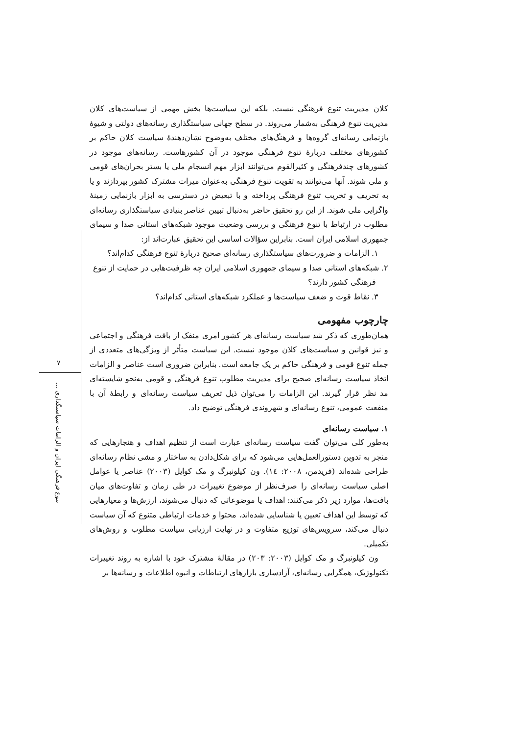کلان مدیریت تنوع فرهنگی نیست. بلکه این سیاست‌ها بخش مهمی از سیاست‌های کلان مدیریت تنوع فرهنگی به‌شمار می‌روند. در سطح جهانی سیاستگذاری رسانه‌های دولتی و شیوۀ بازنمایی رسانه‌ای گروه‌ها و فرهنگ‌های مختلف به‌وضوح نشان‌دهندۀ سیاست کلان حاکم بر کشورهای مختلف دربارۀ تنوع فرهنگی موجود در آن کشورهاست. رسانه‌های موجود در کشورهای چندفرهنگی و کثیرالقوم می‌توانند ابزار مهم انسجام ملی یا بستر بحران‌های قومی و ملی شوند. آنها می‌توانند به تقویت تنوع فرهنگی به‌عنوان میراث مشترک کشور بپردازند و یا به تحریف و تخریب تنوع فرهنگی پرداخته و با تبعیض در دسترسی به ابزار بازنمایی زمینۀ واگرایی ملی شوند. از این رو تحقیق حاضر به‌دنبال تبیین عناصر بنیادی سیاستگذاری رسانه‌ای مطلوب در ارتباط با تنوع فرهنگی و بررسی وضعیت موجود شبکه‌های استانی صدا و سیمای جمهوری اسلامی ایران است. بنابراین سؤالات اساسی این تحقیق عبارت‌اند از:
۱. الزامات و ضرورت‌های سیاستگذاری رسانه‌ای صحیح دربارۀ تنوع فرهنگی کدام‌اند؟
۲. شبکه‌های استانی صدا و سیمای جمهوری اسلامی ایران چه ظرفیت‌هایی در حمایت از تنوع
فرهنگی کشور دارند؟
۳. نقاط قوت و ضعف سیاست‌ها و عملکرد شبکه‌های استانی کدام‌اند؟
چارچوب مفهومی
همان‌طوری که ذکر شد سیاست رسانه‌ای هر کشور امری منفک از بافت فرهنگی و اجتماعی و نیز قوانین و سیاست‌های کلان موجود نیست. این سیاست متأثر از ویژگی‌های متعددی از جمله تنوع قومی و فرهنگی حاکم بر یک جامعه است. بنابراین ضروری است عناصر و الزامات اتخاذ سیاست رسانه‌ای صحیح برای مدیریت مطلوب تنوع فرهنگی و قومی به‌نحو شایسته‌ای مد نظر قرار گیرند. این الزامات را می‌توان ذیل تعریف سیاست رسانه‌ای و رابطۀ آن با منفعت عمومی، تنوع رسانه‌ای و شهروندی فرهنگی توضیح داد.
۱. سیاست رسانه‌ای
به‌طور کلی می‌توان گفت سیاست رسانه‌ای عبارت است از تنظیم اهداف و هنجارهایی که منجر به تدوین دستورالعمل‌هایی می‌شود که برای شکل‌دادن به ساختار و مشی نظام رسانه‌ای طراحی شده‌اند (فریدمن، ۲۰۰۸: ۱٤). ون کیلونبرگ و مک کوایل (۲۰۰۳) عناصر یا عوامل اصلی سیاست رسانه‌ای را صرف‌نظر از موضوع تغییرات در طی زمان و تفاوت‌های میان بافت‌ها، موارد زیر ذکر می‌کنند: اهداف یا موضوعاتی که دنبال می‌شوند، ارزش‌ها و معیارهایی که توسط این اهداف تعیین یا شناسایی شده‌اند، محتوا و خدمات ارتباطی متنوع که آن سیاست دنبال می‌کند، سرویس‌های توزیع متفاوت و در نهایت ارزیابی سیاست مطلوب و روش‌های تکمیلی.
ون کیلونبرگ و مک کوایل (۲۰۰۳: ۲۰۳) در مقالۀ مشترک خود با اشاره به روند تغییرات تکنولوژیک، همگرایی رسانه‌ای، آزادسازی بازارهای ارتباطات و انبوه اطلاعات و رسانه‌ها بر
۷
تنوع فرهنگی ایران و الزامات سیاستگذاری ...